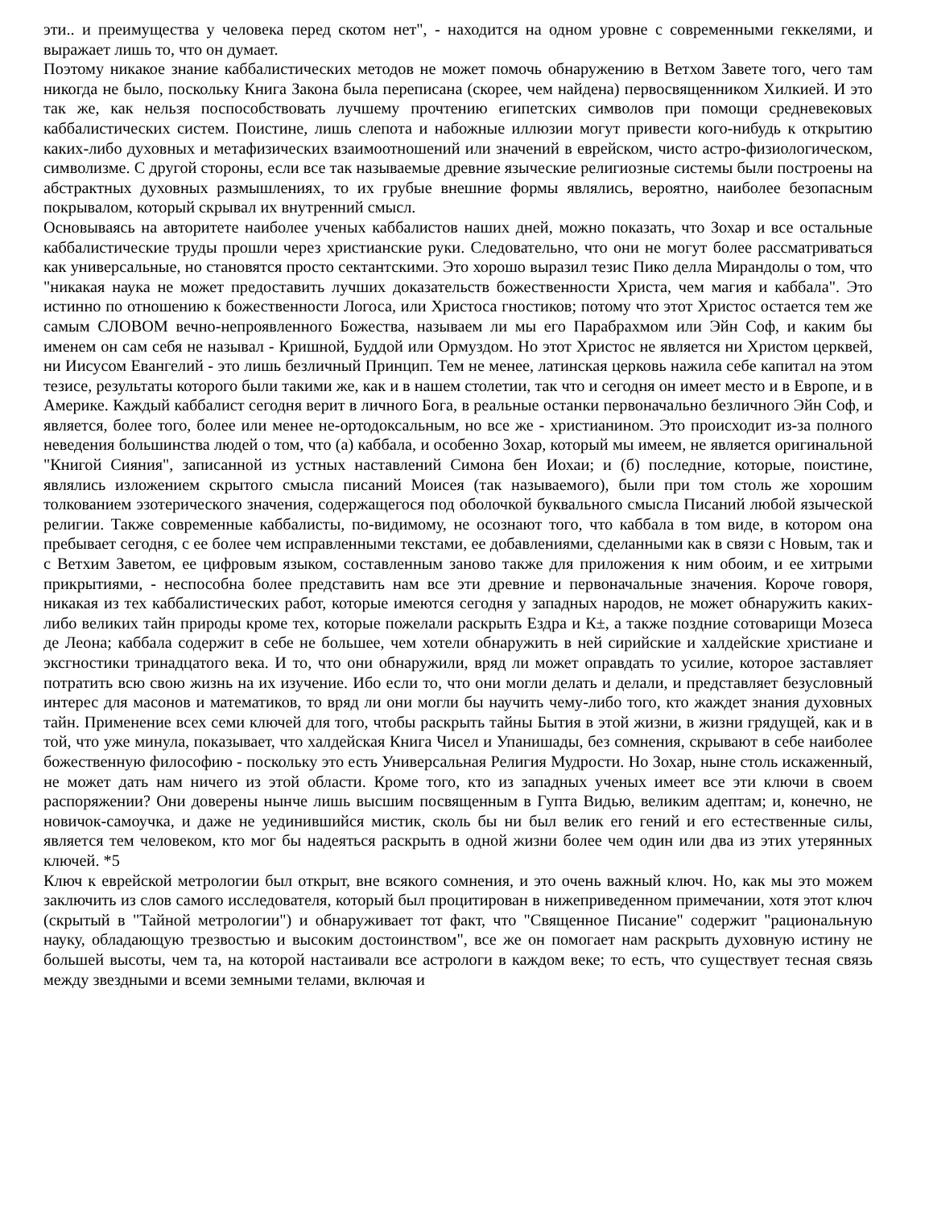эти.. и преимущества у человека перед скотом нет", - находится на одном уровне с современными геккелями, и выражает лишь то, что он думает.
Поэтому никакое знание каббалистических методов не может помочь обнаружению в Ветхом Завете того, чего там никогда не было, поскольку Книга Закона была переписана (скорее, чем найдена) первосвященником Хилкией. И это так же, как нельзя поспособствовать лучшему прочтению египетских символов при помощи средневековых каббалистических систем. Поистине, лишь слепота и набожные иллюзии могут привести кого-нибудь к открытию каких-либо духовных и метафизических взаимоотношений или значений в еврейском, чисто астро-физиологическом, символизме. С другой стороны, если все так называемые древние языческие религиозные системы были построены на абстрактных духовных размышлениях, то их грубые внешние формы являлись, вероятно, наиболее безопасным покрывалом, который скрывал их внутренний смысл.
Основываясь на авторитете наиболее ученых каббалистов наших дней, можно показать, что Зохар и все остальные каббалистические труды прошли через христианские руки. Следовательно, что они не могут более рассматриваться как универсальные, но становятся просто сектантскими. Это хорошо выразил тезис Пико делла Мирандолы о том, что "никакая наука не может предоставить лучших доказательств божественности Христа, чем магия и каббала". Это истинно по отношению к божественности Логоса, или Христоса гностиков; потому что этот Христос остается тем же самым СЛОВОМ вечно-непроявленного Божества, называем ли мы его Парабрахмом или Эйн Соф, и каким бы именем он сам себя не называл - Кришной, Буддой или Ормуздом. Но этот Христос не является ни Христом церквей, ни Иисусом Евангелий - это лишь безличный Принцип. Тем не менее, латинская церковь нажила себе капитал на этом тезисе, результаты которого были такими же, как и в нашем столетии, так что и сегодня он имеет место и в Европе, и в Америке. Каждый каббалист сегодня верит в личного Бога, в реальные останки первоначально безличного Эйн Соф, и является, более того, более или менее не-ортодоксальным, но все же - христианином. Это происходит из-за полного неведения большинства людей о том, что (а) каббала, и особенно Зохар, который мы имеем, не является оригинальной "Книгой Сияния", записанной из устных наставлений Симона бен Иохаи; и (б) последние, которые, поистине, являлись изложением скрытого смысла писаний Моисея (так называемого), были при том столь же хорошим толкованием эзотерического значения, содержащегося под оболочкой буквального смысла Писаний любой языческой религии. Также современные каббалисты, по-видимому, не осознают того, что каббала в том виде, в котором она пребывает сегодня, с ее более чем исправленными текстами, ее добавлениями, сделанными как в связи с Новым, так и с Ветхим Заветом, ее цифровым языком, составленным заново также для приложения к ним обоим, и ее хитрыми прикрытиями, - неспособна более представить нам все эти древние и первоначальные значения. Короче говоря, никакая из тех каббалистических работ, которые имеются сегодня у западных народов, не может обнаружить каких-либо великих тайн природы кроме тех, которые пожелали раскрыть Ездра и К±, а также поздние сотоварищи Мозеса де Леона; каббала содержит в себе не большее, чем хотели обнаружить в ней сирийские и халдейские христиане и эксгностики тринадцатого века. И то, что они обнаружили, вряд ли может оправдать то усилие, которое заставляет потратить всю свою жизнь на их изучение. Ибо если то, что они могли делать и делали, и представляет безусловный интерес для масонов и математиков, то вряд ли они могли бы научить чему-либо того, кто жаждет знания духовных тайн. Применение всех семи ключей для того, чтобы раскрыть тайны Бытия в этой жизни, в жизни грядущей, как и в той, что уже минула, показывает, что халдейская Книга Чисел и Упанишады, без сомнения, скрывают в себе наиболее божественную философию - поскольку это есть Универсальная Религия Мудрости. Но Зохар, ныне столь искаженный, не может дать нам ничего из этой области. Кроме того, кто из западных ученых имеет все эти ключи в своем распоряжении? Они доверены нынче лишь высшим посвященным в Гупта Видью, великим адептам; и, конечно, не новичок-самоучка, и даже не уединившийся мистик, сколь бы ни был велик его гений и его естественные силы, является тем человеком, кто мог бы надеяться раскрыть в одной жизни более чем один или два из этих утерянных ключей. *5
Ключ к еврейской метрологии был открыт, вне всякого сомнения, и это очень важный ключ. Но, как мы это можем заключить из слов самого исследователя, который был процитирован в нижеприведенном примечании, хотя этот ключ (скрытый в "Тайной метрологии") и обнаруживает тот факт, что "Священное Писание" содержит "рациональную науку, обладающую трезвостью и высоким достоинством", все же он помогает нам раскрыть духовную истину не большей высоты, чем та, на которой настаивали все астрологи в каждом веке; то есть, что существует тесная связь между звездными и всеми земными телами, включая и